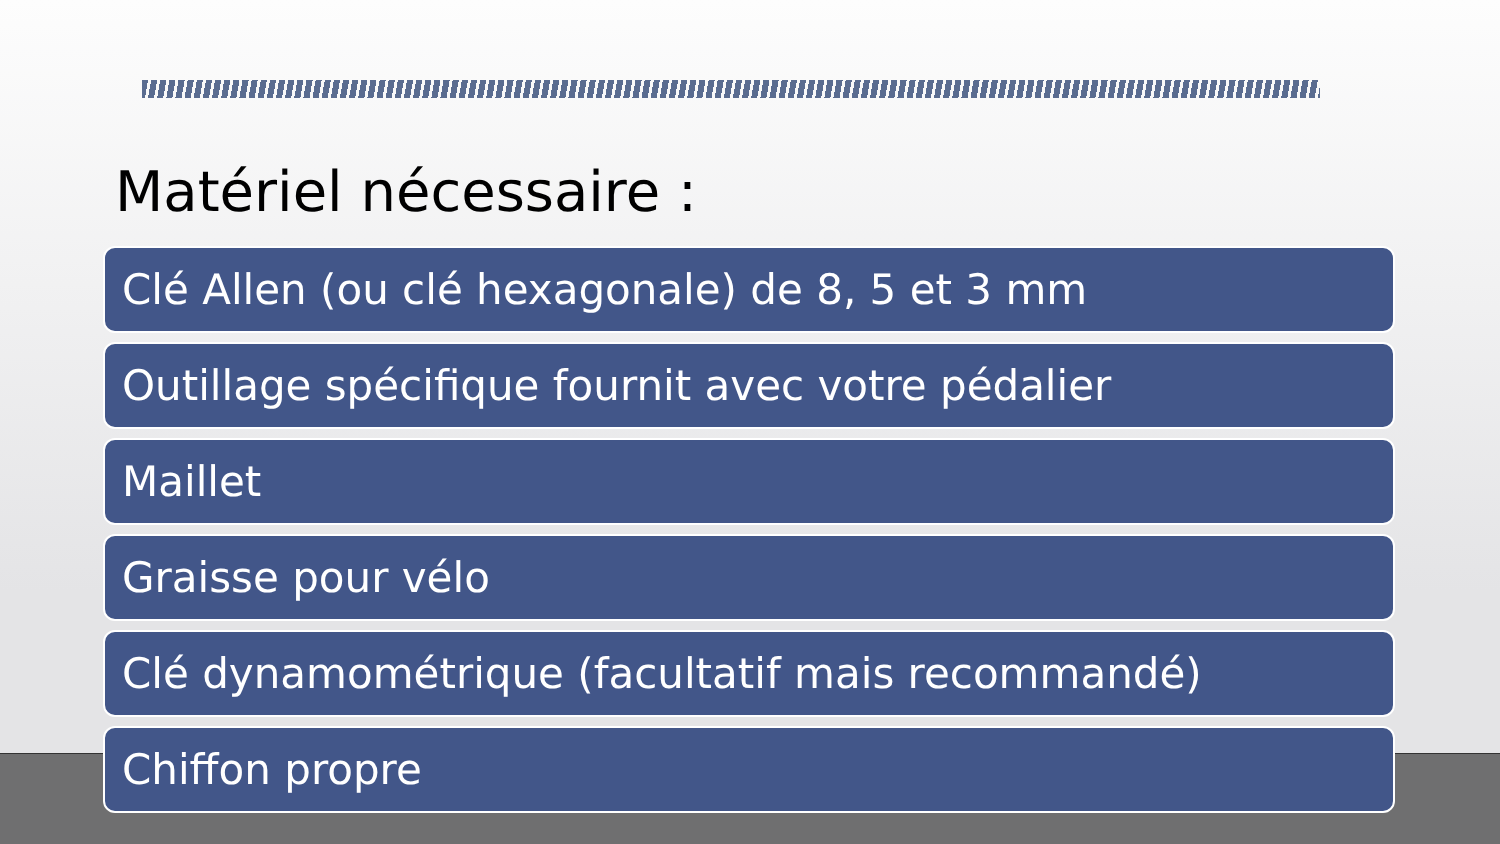Matériel nécessaire :
Clé Allen (ou clé hexagonale) de 8, 5 et 3 mm
Outillage spécifique fournit avec votre pédalier
Maillet
Graisse pour vélo
Clé dynamométrique (facultatif mais recommandé)
Chiffon propre